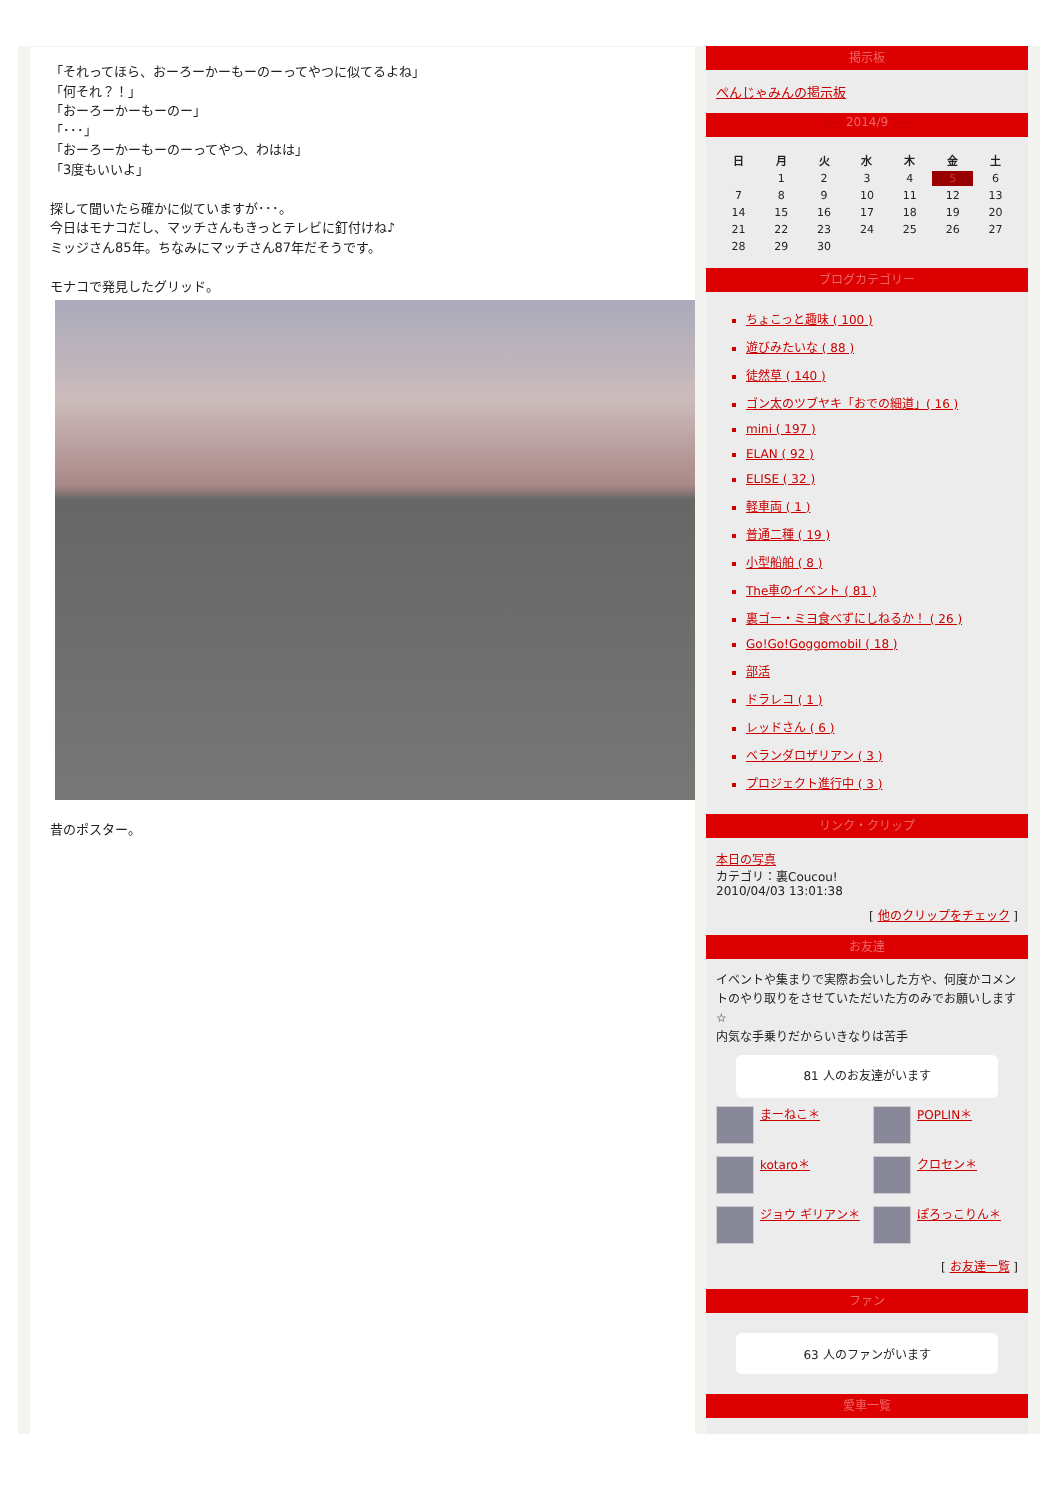「それってほら、おーろーかーもーのーってやつに似てるよね」
「何それ？！」
「おーろーかーもーのー」
「･･･」
「おーろーかーもーのーってやつ、わはは」
「3度もいいよ」
探して聞いたら確かに似ていますが･･･。
今日はモナコだし、マッチさんもきっとテレビに釘付けね♪
ミッジさん85年。ちなみにマッチさん87年だそうです。
モナコで発見したグリッド。
昔のポスター。
掲示板
ぺんじゃみんの掲示板
<< 2014/9 >>
| 日 | 月 | 火 | 水 | 木 | 金 | 土 |
| --- | --- | --- | --- | --- | --- | --- |
| | 1 | 2 | 3 | 4 | 5 | 6 |
| 7 | 8 | 9 | 10 | 11 | 12 | 13 |
| 14 | 15 | 16 | 17 | 18 | 19 | 20 |
| 21 | 22 | 23 | 24 | 25 | 26 | 27 |
| 28 | 29 | 30 | | | | |
ブログカテゴリー
ちょこっと趣味 ( 100 )
遊びみたいな ( 88 )
徒然草 ( 140 )
ゴン太のツブヤキ「おでの細道」( 16 )
mini ( 197 )
ELAN ( 92 )
ELISE ( 32 )
軽車両 ( 1 )
普通二種 ( 19 )
小型船舶 ( 8 )
The車のイベント ( 81 )
裏ゴー・ミヨ食べずにしねるか！ ( 26 )
Go!Go!Goggomobil ( 18 )
部活
ドラレコ ( 1 )
レッドさん ( 6 )
ベランダロザリアン ( 3 )
プロジェクト進行中 ( 3 )
リンク・クリップ
本日の写真
カテゴリ：裏Coucou!
2010/04/03 13:01:38
[ 他のクリップをチェック ]
お友達
イベントや集まりで実際お会いした方や、何度かコメントのやり取りをさせていただいた方のみでお願いします☆
内気な手乗りだからいきなりは苦手
81 人のお友達がいます
まーねこ＊
POPLIN＊
kotaro＊
クロセン＊
ジョウ ギリアン＊
ぽろっこりん＊
[ お友達一覧 ]
ファン
63 人のファンがいます
愛車一覧